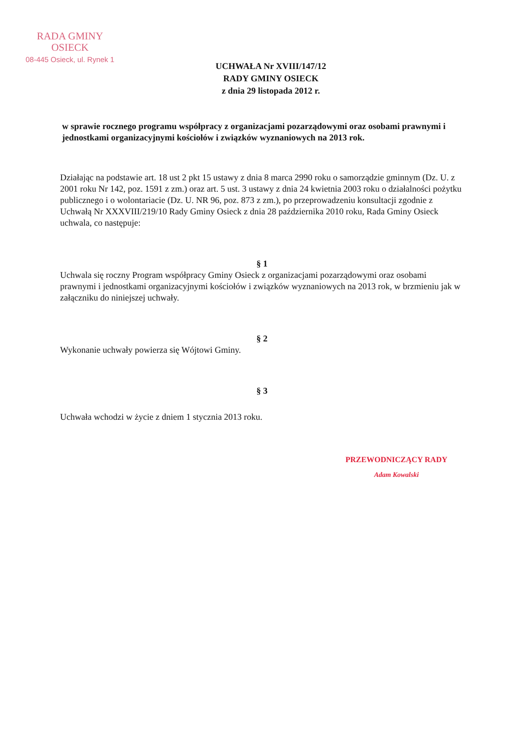RADA GMINY
OSIECK
08-445 Osieck, ul. Rynek 1
UCHWAŁA Nr XVIII/147/12
RADY GMINY OSIECK
z dnia 29 listopada 2012 r.
w sprawie rocznego programu współpracy z organizacjami pozarządowymi oraz osobami prawnymi i jednostkami organizacyjnymi kościołów i związków wyznaniowych na 2013 rok.
Działając na podstawie art. 18 ust 2 pkt 15 ustawy z dnia 8 marca 2990 roku o samorządzie gminnym (Dz. U. z 2001 roku Nr 142, poz. 1591 z zm.) oraz art. 5 ust. 3 ustawy z dnia 24 kwietnia 2003 roku o działalności pożytku publicznego i o wolontariacie (Dz. U. NR 96, poz. 873 z zm.), po przeprowadzeniu konsultacji zgodnie z Uchwałą Nr XXXVIII/219/10 Rady Gminy Osieck z dnia 28 października 2010 roku, Rada Gminy Osieck uchwala, co następuje:
§ 1
Uchwala się roczny Program współpracy Gminy Osieck z organizacjami pozarządowymi oraz osobami prawnymi i jednostkami organizacyjnymi kościołów i związków wyznaniowych na 2013 rok, w brzmieniu jak w załączniku do niniejszej uchwały.
§ 2
Wykonanie uchwały powierza się Wójtowi Gminy.
§ 3
Uchwała wchodzi w życie z dniem 1 stycznia 2013 roku.
PRZEWODNICZĄCY RADY
Adam Kowalski